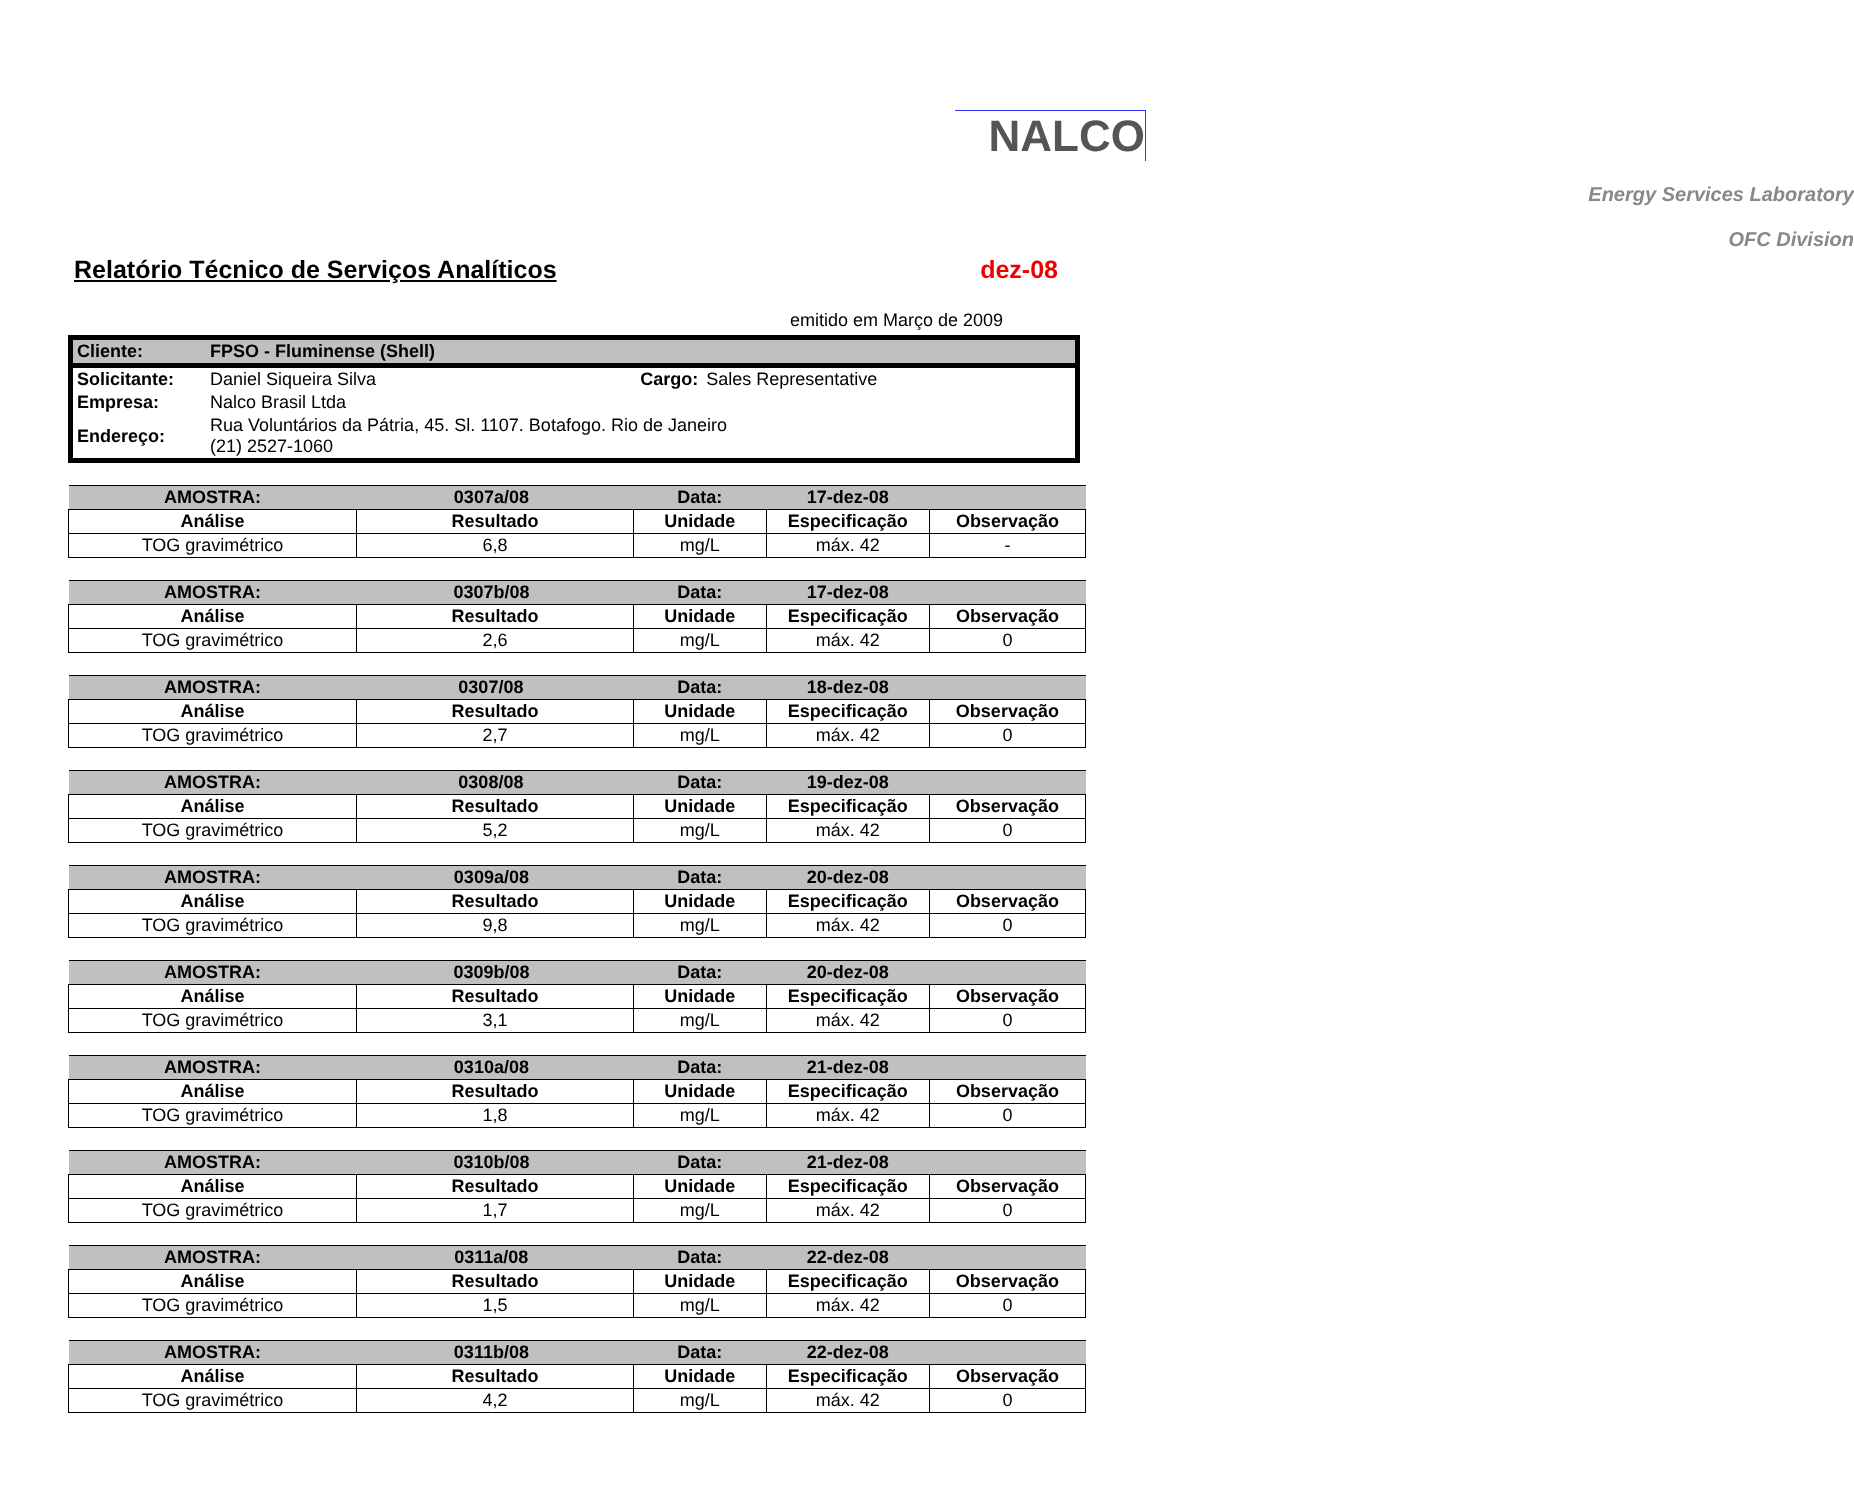NALCO
Energy Services Laboratory
OFC Division
Relatório Técnico de Serviços Analíticos
dez-08
emitido em Março de 2009
| Cliente: | FPSO - Fluminense (Shell) | | |
| Solicitante: | Daniel Siqueira Silva | Cargo: | Sales Representative |
| Empresa: | Nalco Brasil Ltda | | |
| Endereço: | Rua Voluntários da Pátria, 45. Sl. 1107. Botafogo. Rio de Janeiro (21) 2527-1060 | | |
| AMOSTRA: | 0307a/08 | | Data: | 17-dez-08 | |
| Análise | Resultado | | Unidade | Especificação | Observação |
| TOG gravimétrico | 6,8 | | mg/L | máx. 42 | - |
| AMOSTRA: | 0307b/08 | | Data: | 17-dez-08 | |
| Análise | Resultado | | Unidade | Especificação | Observação |
| TOG gravimétrico | 2,6 | | mg/L | máx. 42 | 0 |
| AMOSTRA: | 0307/08 | | Data: | 18-dez-08 | |
| Análise | Resultado | | Unidade | Especificação | Observação |
| TOG gravimétrico | 2,7 | | mg/L | máx. 42 | 0 |
| AMOSTRA: | 0308/08 | | Data: | 19-dez-08 | |
| Análise | Resultado | | Unidade | Especificação | Observação |
| TOG gravimétrico | 5,2 | | mg/L | máx. 42 | 0 |
| AMOSTRA: | 0309a/08 | | Data: | 20-dez-08 | |
| Análise | Resultado | | Unidade | Especificação | Observação |
| TOG gravimétrico | 9,8 | | mg/L | máx. 42 | 0 |
| AMOSTRA: | 0309b/08 | | Data: | 20-dez-08 | |
| Análise | Resultado | | Unidade | Especificação | Observação |
| TOG gravimétrico | 3,1 | | mg/L | máx. 42 | 0 |
| AMOSTRA: | 0310a/08 | | Data: | 21-dez-08 | |
| Análise | Resultado | | Unidade | Especificação | Observação |
| TOG gravimétrico | 1,8 | | mg/L | máx. 42 | 0 |
| AMOSTRA: | 0310b/08 | | Data: | 21-dez-08 | |
| Análise | Resultado | | Unidade | Especificação | Observação |
| TOG gravimétrico | 1,7 | | mg/L | máx. 42 | 0 |
| AMOSTRA: | 0311a/08 | | Data: | 22-dez-08 | |
| Análise | Resultado | | Unidade | Especificação | Observação |
| TOG gravimétrico | 1,5 | | mg/L | máx. 42 | 0 |
| AMOSTRA: | 0311b/08 | | Data: | 22-dez-08 | |
| Análise | Resultado | | Unidade | Especificação | Observação |
| TOG gravimétrico | 4,2 | | mg/L | máx. 42 | 0 |